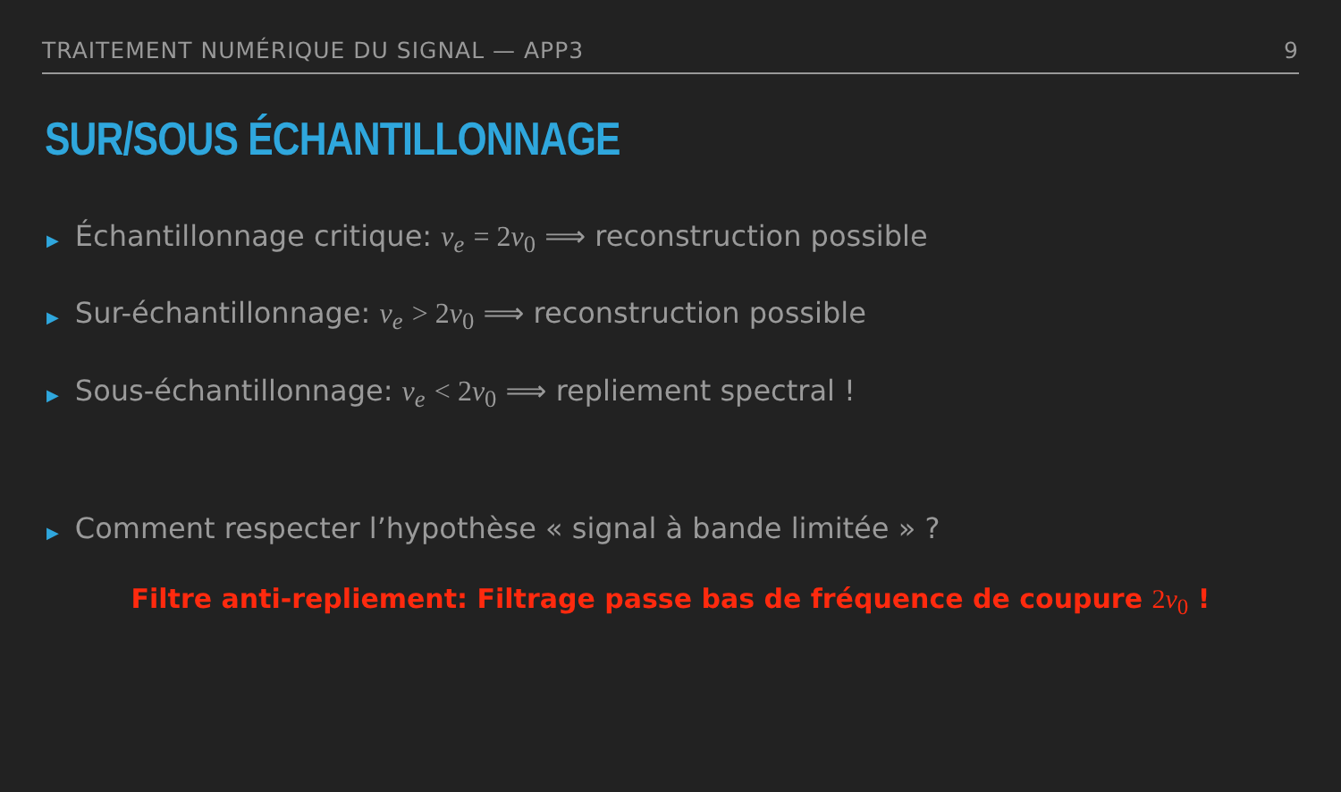TRAITEMENT NUMÉRIQUE DU SIGNAL — APP3 9
SUR/SOUS ÉCHANTILLONNAGE
▶ Échantillonnage critique: ν<sub>e</sub> = 2 ν<sub>0</sub> ⟹ reconstruction possible
▶ Sur-échantillonnage: ν<sub>e</sub> > 2 ν<sub>0</sub> ⟹ reconstruction possible
▶ Sous-échantillonnage: ν<sub>e</sub> < 2 ν<sub>0</sub> ⟹ repliement spectral !
▶ Comment respecter l’hypothèse « signal à bande limitée » ?
Filtre anti-repliement: Filtrage passe bas de fréquence de coupure 2 ν<sub>0</sub> !